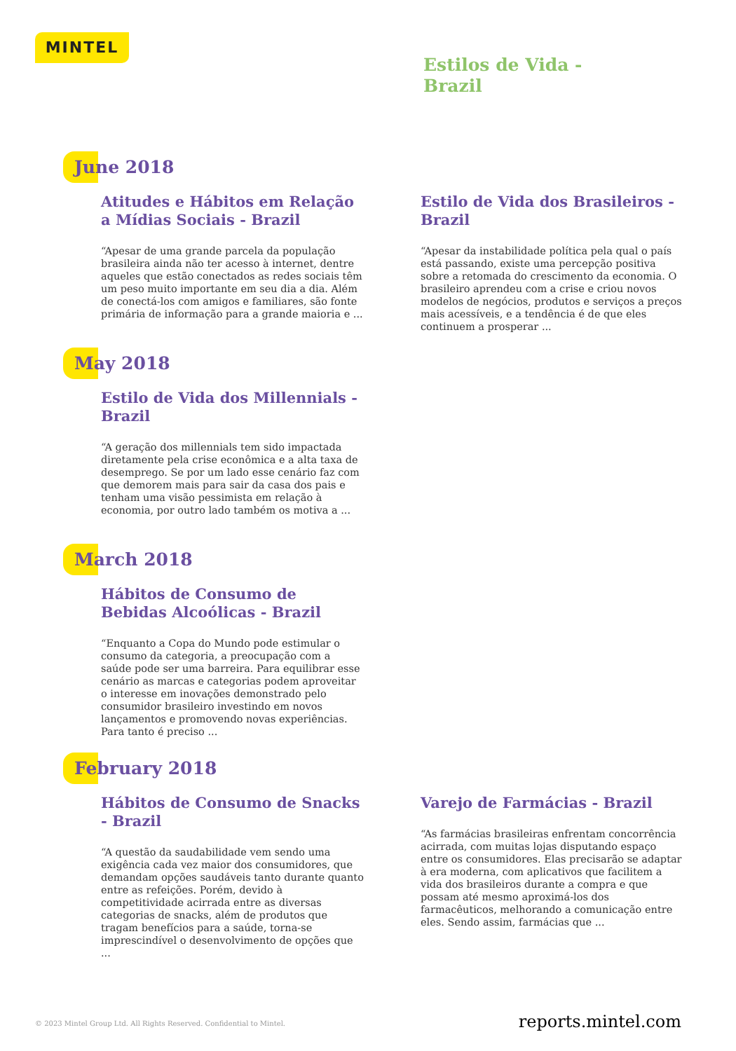MINTEL
Estilos de Vida -
Brazil
June 2018
Atitudes e Hábitos em Relação a Mídias Sociais - Brazil
“Apesar de uma grande parcela da população brasileira ainda não ter acesso à internet, dentre aqueles que estão conectados as redes sociais têm um peso muito importante em seu dia a dia. Além de conectá-los com amigos e familiares, são fonte primária de informação para a grande maioria e ...
Estilo de Vida dos Brasileiros - Brazil
“Apesar da instabilidade política pela qual o país está passando, existe uma percepção positiva sobre a retomada do crescimento da economia. O brasileiro aprendeu com a crise e criou novos modelos de negócios, produtos e serviços a preços mais acessíveis, e a tendência é de que eles continuem a prosperar ...
May 2018
Estilo de Vida dos Millennials - Brazil
“A geração dos millennials tem sido impactada diretamente pela crise econômica e a alta taxa de desemprego. Se por um lado esse cenário faz com que demorem mais para sair da casa dos pais e tenham uma visão pessimista em relação à economia, por outro lado também os motiva a ...
March 2018
Hábitos de Consumo de Bebidas Alcoólicas - Brazil
“Enquanto a Copa do Mundo pode estimular o consumo da categoria, a preocupação com a saúde pode ser uma barreira. Para equilibrar esse cenário as marcas e categorias podem aproveitar o interesse em inovações demonstrado pelo consumidor brasileiro investindo em novos lançamentos e promovendo novas experiências. Para tanto é preciso ...
February 2018
Hábitos de Consumo de Snacks - Brazil
“A questão da saudabilidade vem sendo uma exigência cada vez maior dos consumidores, que demandam opções saudáveis tanto durante quanto entre as refeições. Porém, devido à competitividade acirrada entre as diversas categorias de snacks, além de produtos que tragam benefícios para a saúde, torna-se imprescindível o desenvolvimento de opções que ...
Varejo de Farmácias - Brazil
“As farmácias brasileiras enfrentam concorrência acirrada, com muitas lojas disputando espaço entre os consumidores. Elas precisarão se adaptar à era moderna, com aplicativos que facilitem a vida dos brasileiros durante a compra e que possam até mesmo aproximá-los dos farmacêuticos, melhorando a comunicação entre eles. Sendo assim, farmácias que ...
© 2023 Mintel Group Ltd. All Rights Reserved. Confidential to Mintel.
reports.mintel.com